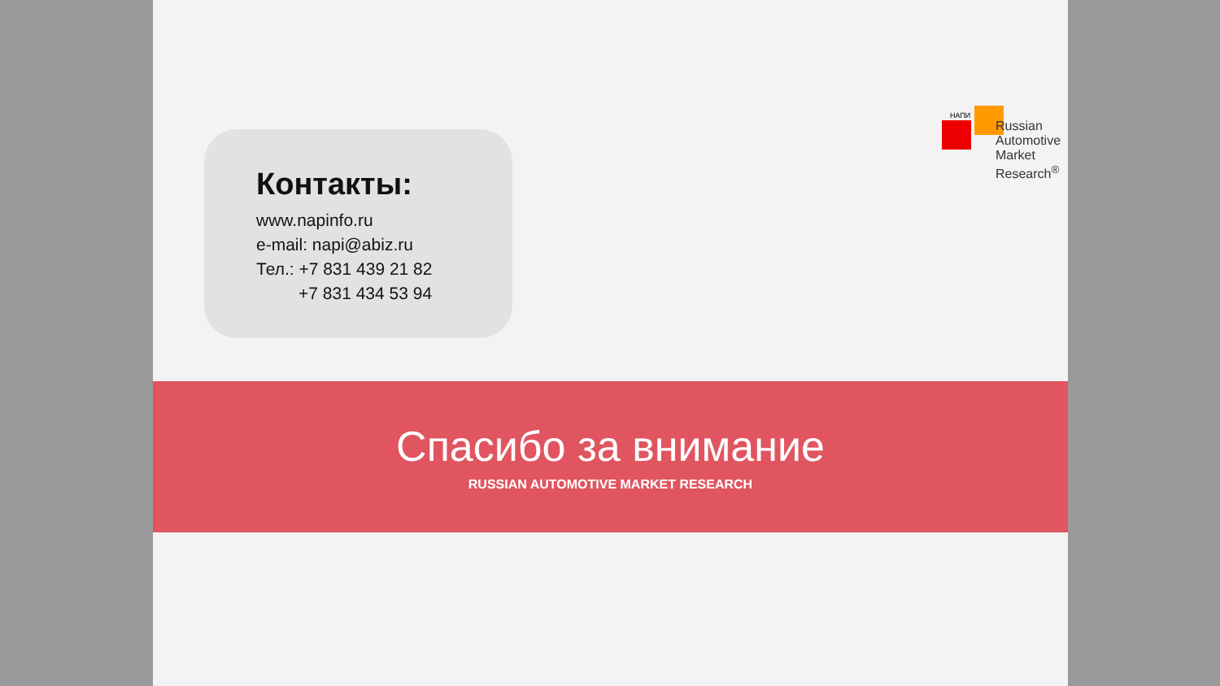НАПИ
Russian
Automotive
Market
Research<sup>®</sup>
Контакты:
www.napinfo.ru
e-mail: napi@abiz.ru
Тел.: +7 831 439 21 82
+7 831 434 53 94
Спасибо за внимание
RUSSIAN AUTOMOTIVE MARKET RESEARCH